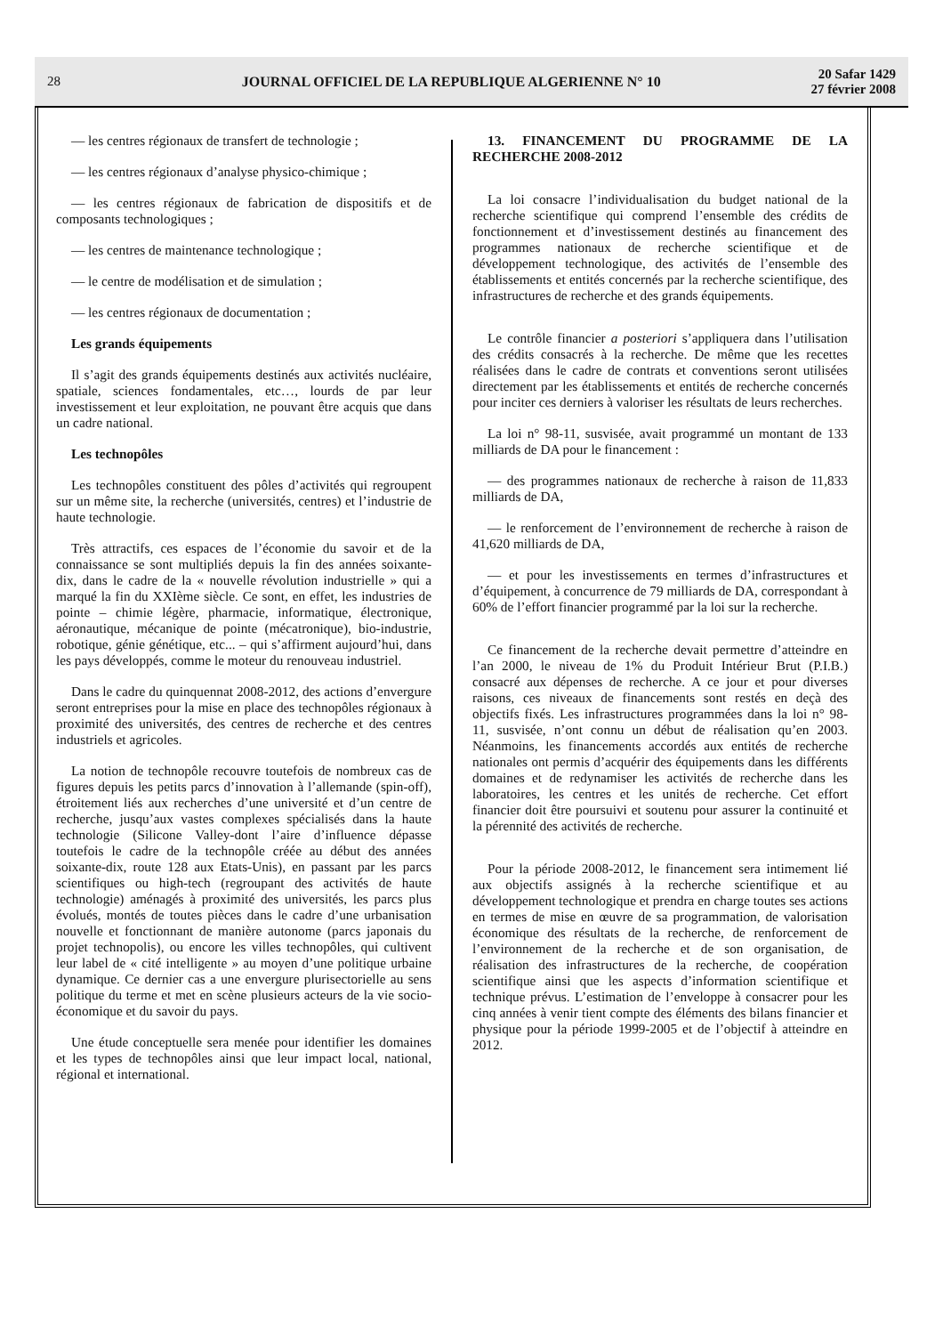28
JOURNAL OFFICIEL DE LA REPUBLIQUE ALGERIENNE N° 10
20 Safar 1429
27 février 2008
— les centres régionaux de transfert de technologie ;
— les centres régionaux d’analyse physico-chimique ;
— les centres régionaux de fabrication de dispositifs et de composants technologiques ;
— les centres de maintenance technologique ;
— le centre de modélisation et de simulation ;
— les centres régionaux de documentation ;
Les grands équipements
Il s’agit des grands équipements destinés aux activités nucléaire, spatiale, sciences fondamentales, etc…, lourds de par leur investissement et leur exploitation, ne pouvant être acquis que dans un cadre national.
Les technopôles
Les technopôles constituent des pôles d’activités qui regroupent sur un même site, la recherche (universités, centres) et l’industrie de haute technologie.
Très attractifs, ces espaces de l’économie du savoir et de la connaissance se sont multipliés depuis la fin des années soixante-dix, dans le cadre de la « nouvelle révolution industrielle » qui a marqué la fin du XXIème siècle. Ce sont, en effet, les industries de pointe – chimie légère, pharmacie, informatique, électronique, aéronautique, mécanique de pointe (mécatronique), bio-industrie, robotique, génie génétique, etc... – qui s’affirment aujourd’hui, dans les pays développés, comme le moteur du renouveau industriel.
Dans le cadre du quinquennat 2008-2012, des actions d’envergure seront entreprises pour la mise en place des technopôles régionaux à proximité des universités, des centres de recherche et des centres industriels et agricoles.
La notion de technopôle recouvre toutefois de nombreux cas de figures depuis les petits parcs d’innovation à l’allemande (spin-off), étroitement liés aux recherches d’une université et d’un centre de recherche, jusqu’aux vastes complexes spécialisés dans la haute technologie (Silicone Valley-dont l’aire d’influence dépasse toutefois le cadre de la technopôle créée au début des années soixante-dix, route 128 aux Etats-Unis), en passant par les parcs scientifiques ou high-tech (regroupant des activités de haute technologie) aménagés à proximité des universités, les parcs plus évolués, montés de toutes pièces dans le cadre d’une urbanisation nouvelle et fonctionnant de manière autonome (parcs japonais du projet technopolis), ou encore les villes technopôles, qui cultivent leur label de « cité intelligente » au moyen d’une politique urbaine dynamique. Ce dernier cas a une envergure plurisectorielle au sens politique du terme et met en scène plusieurs acteurs de la vie socio-économique et du savoir du pays.
Une étude conceptuelle sera menée pour identifier les domaines et les types de technopôles ainsi que leur impact local, national, régional et international.
13. FINANCEMENT DU PROGRAMME DE LA RECHERCHE 2008-2012
La loi consacre l’individualisation du budget national de la recherche scientifique qui comprend l’ensemble des crédits de fonctionnement et d’investissement destinés au financement des programmes nationaux de recherche scientifique et de développement technologique, des activités de l’ensemble des établissements et entités concernés par la recherche scientifique, des infrastructures de recherche et des grands équipements.
Le contrôle financier a posteriori s’appliquera dans l’utilisation des crédits consacrés à la recherche. De même que les recettes réalisées dans le cadre de contrats et conventions seront utilisées directement par les établissements et entités de recherche concernés pour inciter ces derniers à valoriser les résultats de leurs recherches.
La loi n° 98-11, susvisée, avait programmé un montant de 133 milliards de DA pour le financement :
— des programmes nationaux de recherche à raison de 11,833 milliards de DA,
— le renforcement de l’environnement de recherche à raison de 41,620 milliards de DA,
— et pour les investissements en termes d’infrastructures et d’équipement, à concurrence de 79 milliards de DA, correspondant à 60% de l’effort financier programmé par la loi sur la recherche.
Ce financement de la recherche devait permettre d’atteindre en l’an 2000, le niveau de 1% du Produit Intérieur Brut (P.I.B.) consacré aux dépenses de recherche. A ce jour et pour diverses raisons, ces niveaux de financements sont restés en deçà des objectifs fixés. Les infrastructures programmées dans la loi n° 98-11, susvisée, n’ont connu un début de réalisation qu’en 2003. Néanmoins, les financements accordés aux entités de recherche nationales ont permis d’acquérir des équipements dans les différents domaines et de redynamiser les activités de recherche dans les laboratoires, les centres et les unités de recherche. Cet effort financier doit être poursuivi et soutenu pour assurer la continuité et la pérennité des activités de recherche.
Pour la période 2008-2012, le financement sera intimement lié aux objectifs assignés à la recherche scientifique et au développement technologique et prendra en charge toutes ses actions en termes de mise en œuvre de sa programmation, de valorisation économique des résultats de la recherche, de renforcement de l’environnement de la recherche et de son organisation, de réalisation des infrastructures de la recherche, de coopération scientifique ainsi que les aspects d’information scientifique et technique prévus. L’estimation de l’enveloppe à consacrer pour les cinq années à venir tient compte des éléments des bilans financier et physique pour la période 1999-2005 et de l’objectif à atteindre en 2012.